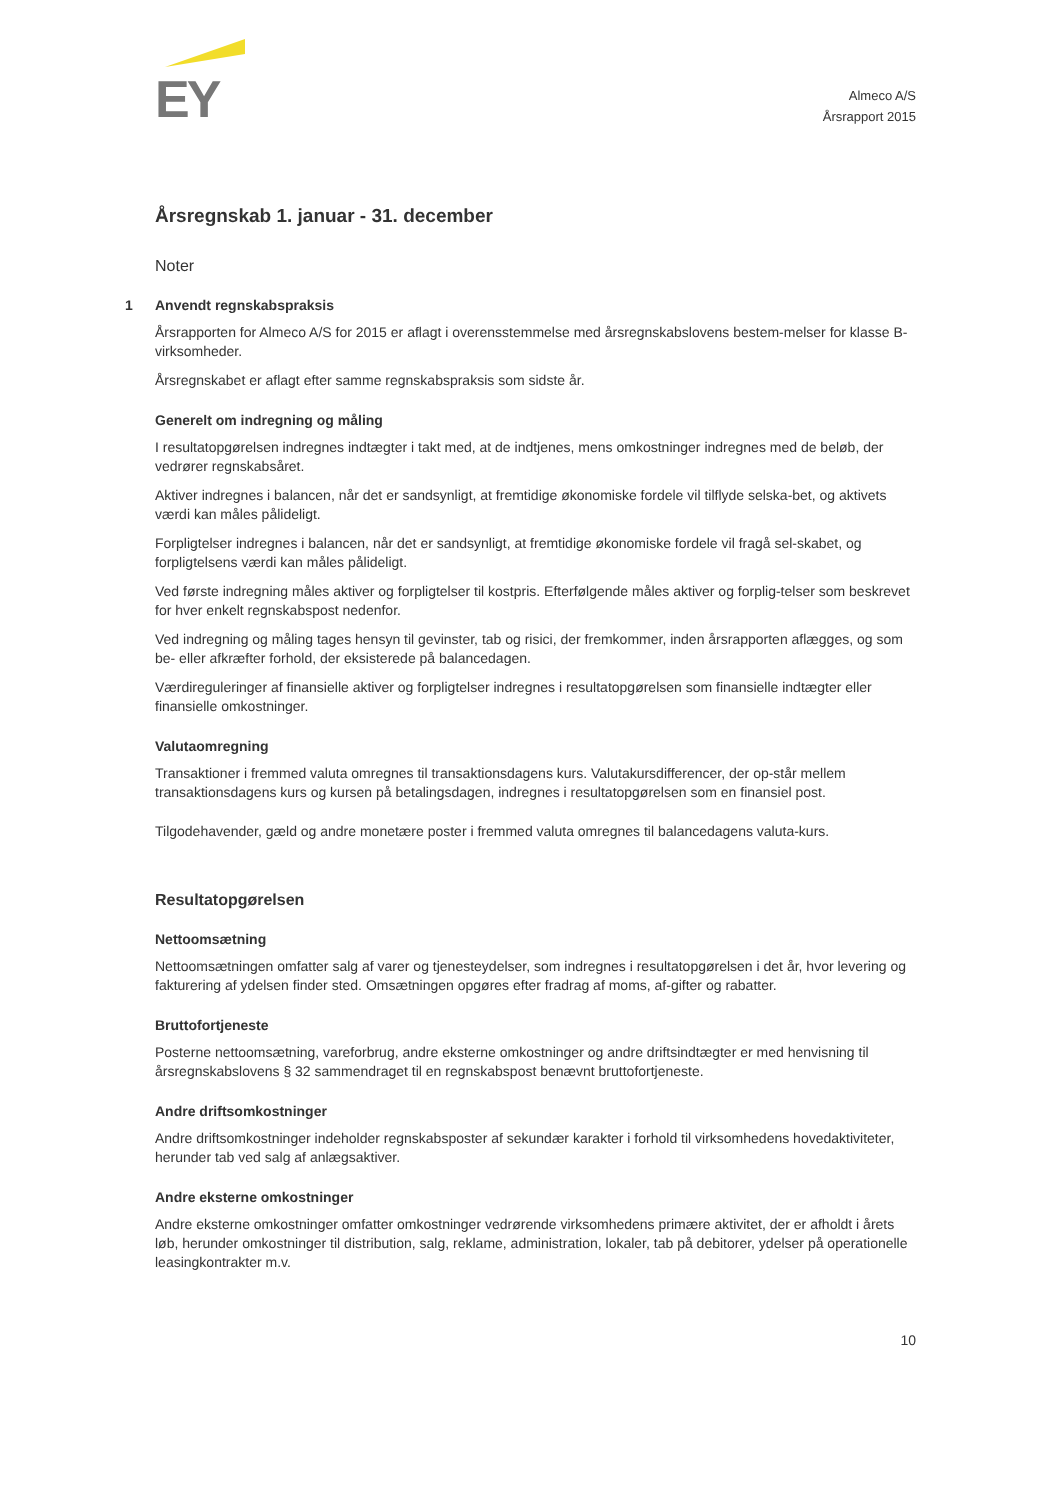EY
Almeco A/S
Årsrapport 2015
Årsregnskab 1. januar - 31. december
Noter
1 Anvendt regnskabspraksis
Årsrapporten for Almeco A/S for 2015 er aflagt i overensstemmelse med årsregnskabslovens bestem-melser for klasse B-virksomheder.
Årsregnskabet er aflagt efter samme regnskabspraksis som sidste år.
Generelt om indregning og måling
I resultatopgørelsen indregnes indtægter i takt med, at de indtjenes, mens omkostninger indregnes med de beløb, der vedrører regnskabsåret.
Aktiver indregnes i balancen, når det er sandsynligt, at fremtidige økonomiske fordele vil tilflyde selska-bet, og aktivets værdi kan måles pålideligt.
Forpligtelser indregnes i balancen, når det er sandsynligt, at fremtidige økonomiske fordele vil fragå sel-skabet, og forpligtelsens værdi kan måles pålideligt.
Ved første indregning måles aktiver og forpligtelser til kostpris. Efterfølgende måles aktiver og forplig-telser som beskrevet for hver enkelt regnskabspost nedenfor.
Ved indregning og måling tages hensyn til gevinster, tab og risici, der fremkommer, inden årsrapporten aflægges, og som be- eller afkræfter forhold, der eksisterede på balancedagen.
Værdireguleringer af finansielle aktiver og forpligtelser indregnes i resultatopgørelsen som finansielle indtægter eller finansielle omkostninger.
Valutaomregning
Transaktioner i fremmed valuta omregnes til transaktionsdagens kurs. Valutakursdifferencer, der op-står mellem transaktionsdagens kurs og kursen på betalingsdagen, indregnes i resultatopgørelsen som en finansiel post.
Tilgodehavender, gæld og andre monetære poster i fremmed valuta omregnes til balancedagens valuta-kurs.
Resultatopgørelsen
Nettoomsætning
Nettoomsætningen omfatter salg af varer og tjenesteydelser, som indregnes i resultatopgørelsen i det år, hvor levering og fakturering af ydelsen finder sted. Omsætningen opgøres efter fradrag af moms, af-gifter og rabatter.
Bruttofortjeneste
Posterne nettoomsætning, vareforbrug, andre eksterne omkostninger og andre driftsindtægter er med henvisning til årsregnskabslovens § 32 sammendraget til en regnskabspost benævnt bruttofortjeneste.
Andre driftsomkostninger
Andre driftsomkostninger indeholder regnskabsposter af sekundær karakter i forhold til virksomhedens hovedaktiviteter, herunder tab ved salg af anlægsaktiver.
Andre eksterne omkostninger
Andre eksterne omkostninger omfatter omkostninger vedrørende virksomhedens primære aktivitet, der er afholdt i årets løb, herunder omkostninger til distribution, salg, reklame, administration, lokaler, tab på debitorer, ydelser på operationelle leasingkontrakter m.v.
10